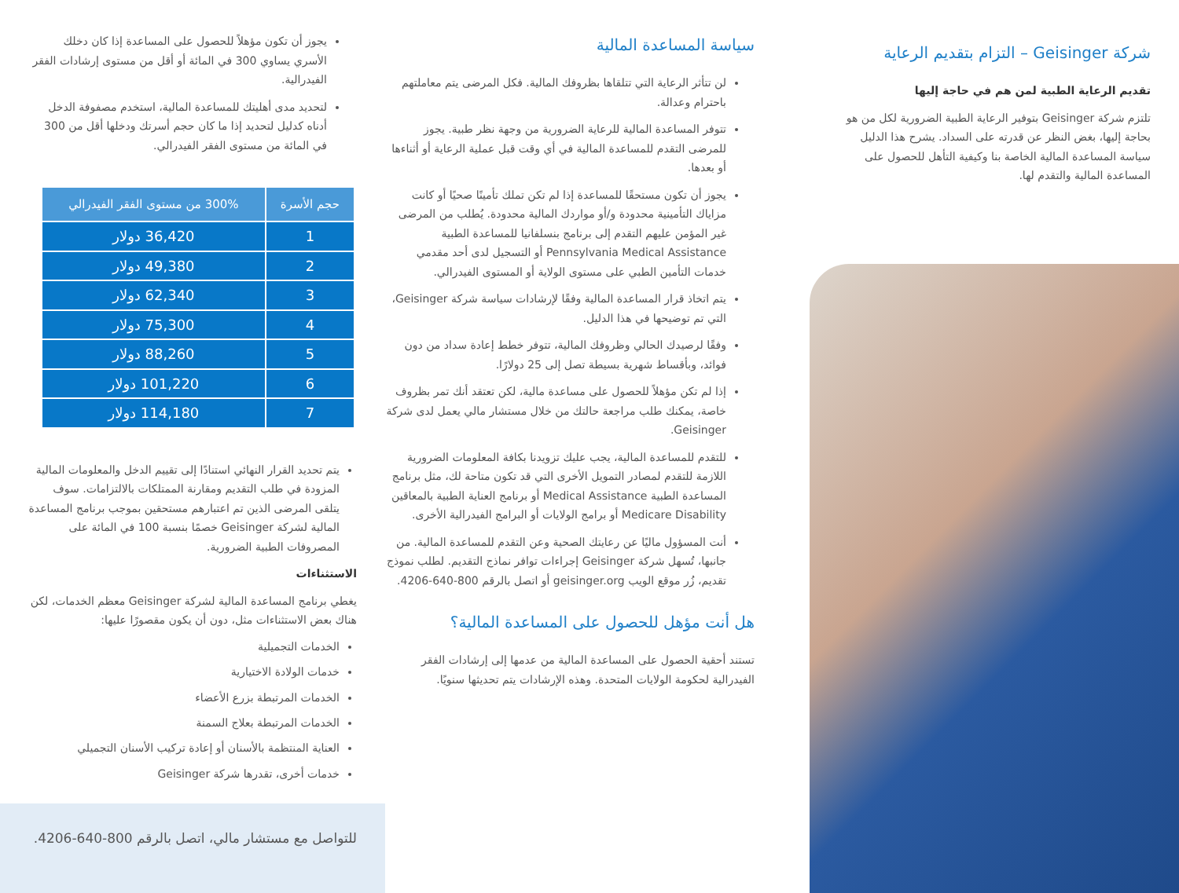شركة Geisinger – التزام بتقديم الرعاية
تقديم الرعاية الطبية لمن هم في حاجة إليها
تلتزم شركة Geisinger بتوفير الرعاية الطبية الضرورية لكل من هو بحاجة إليها، بغض النظر عن قدرته على السداد. يشرح هذا الدليل سياسة المساعدة المالية الخاصة بنا وكيفية التأهل للحصول على المساعدة المالية والتقدم لها.
سياسة المساعدة المالية
لن تتأثر الرعاية التي تتلقاها بظروفك المالية. فكل المرضى يتم معاملتهم باحترام وعدالة.
تتوفر المساعدة المالية للرعاية الضرورية من وجهة نظر طبية. يجوز للمرضى التقدم للمساعدة المالية في أي وقت قبل عملية الرعاية أو أثناءها أو بعدها.
يجوز أن تكون مستحقًا للمساعدة إذا لم تكن تملك تأمينًا صحيًا أو كانت مزاياك التأمينية محدودة و/أو مواردك المالية محدودة. يُطلب من المرضى غير المؤمن عليهم التقدم إلى برنامج بنسلفانيا للمساعدة الطبية Pennsylvania Medical Assistance أو التسجيل لدى أحد مقدمي خدمات التأمين الطبي على مستوى الولاية أو المستوى الفيدرالي.
يتم اتخاذ قرار المساعدة المالية وفقًا لإرشادات سياسة شركة Geisinger، التي تم توضيحها في هذا الدليل.
وفقًا لرصيدك الحالي وظروفك المالية، تتوفر خطط إعادة سداد من دون فوائد، وبأقساط شهرية بسيطة تصل إلى 25 دولارًا.
إذا لم تكن مؤهلاً للحصول على مساعدة مالية، لكن تعتقد أنك تمر بظروف خاصة، يمكنك طلب مراجعة حالتك من خلال مستشار مالي يعمل لدى شركة Geisinger.
للتقدم للمساعدة المالية، يجب عليك تزويدنا بكافة المعلومات الضرورية اللازمة للتقدم لمصادر التمويل الأخرى التي قد تكون متاحة لك، مثل برنامج المساعدة الطبية Medical Assistance أو برنامج العناية الطبية بالمعاقين Medicare Disability أو برامج الولايات أو البرامج الفيدرالية الأخرى.
أنت المسؤول ماليًا عن رعايتك الصحية وعن التقدم للمساعدة المالية. من جانبها، تُسهل شركة Geisinger إجراءات توافر نماذج التقديم. لطلب نموذج تقديم، زُر موقع الويب geisinger.org أو اتصل بالرقم 800-640-4206.
هل أنت مؤهل للحصول على المساعدة المالية؟
تستند أحقية الحصول على المساعدة المالية من عدمها إلى إرشادات الفقر الفيدرالية لحكومة الولايات المتحدة. وهذه الإرشادات يتم تحديثها سنويًا.
يجوز أن تكون مؤهلاً للحصول على المساعدة إذا كان دخلك الأسري يساوي 300 في المائة أو أقل من مستوى إرشادات الفقر الفيدرالية.
لتحديد مدى أهليتك للمساعدة المالية، استخدم مصفوفة الدخل أدناه كدليل لتحديد إذا ما كان حجم أسرتك ودخلها أقل من 300 في المائة من مستوى الفقر الفيدرالي.
| حجم الأسرة | 300% من مستوى الفقر الفيدرالي |
| --- | --- |
| 1 | 36,420 دولار |
| 2 | 49,380 دولار |
| 3 | 62,340 دولار |
| 4 | 75,300 دولار |
| 5 | 88,260 دولار |
| 6 | 101,220 دولار |
| 7 | 114,180 دولار |
يتم تحديد القرار النهائي استنادًا إلى تقييم الدخل والمعلومات المالية المزودة في طلب التقديم ومقارنة الممتلكات بالالتزامات. سوف يتلقى المرضى الذين تم اعتبارهم مستحقين بموجب برنامج المساعدة المالية لشركة Geisinger خصمًا بنسبة 100 في المائة على المصروفات الطبية الضرورية.
الاستثناءات
يغطي برنامج المساعدة المالية لشركة Geisinger معظم الخدمات، لكن هناك بعض الاستثناءات مثل، دون أن يكون مقصورًا عليها:
الخدمات التجميلية
خدمات الولادة الاختيارية
الخدمات المرتبطة بزرع الأعضاء
الخدمات المرتبطة بعلاج السمنة
العناية المنتظمة بالأسنان أو إعادة تركيب الأسنان التجميلي
خدمات أخرى، تقدرها شركة Geisinger
للتواصل مع مستشار مالي، اتصل بالرقم 800-640-4206.